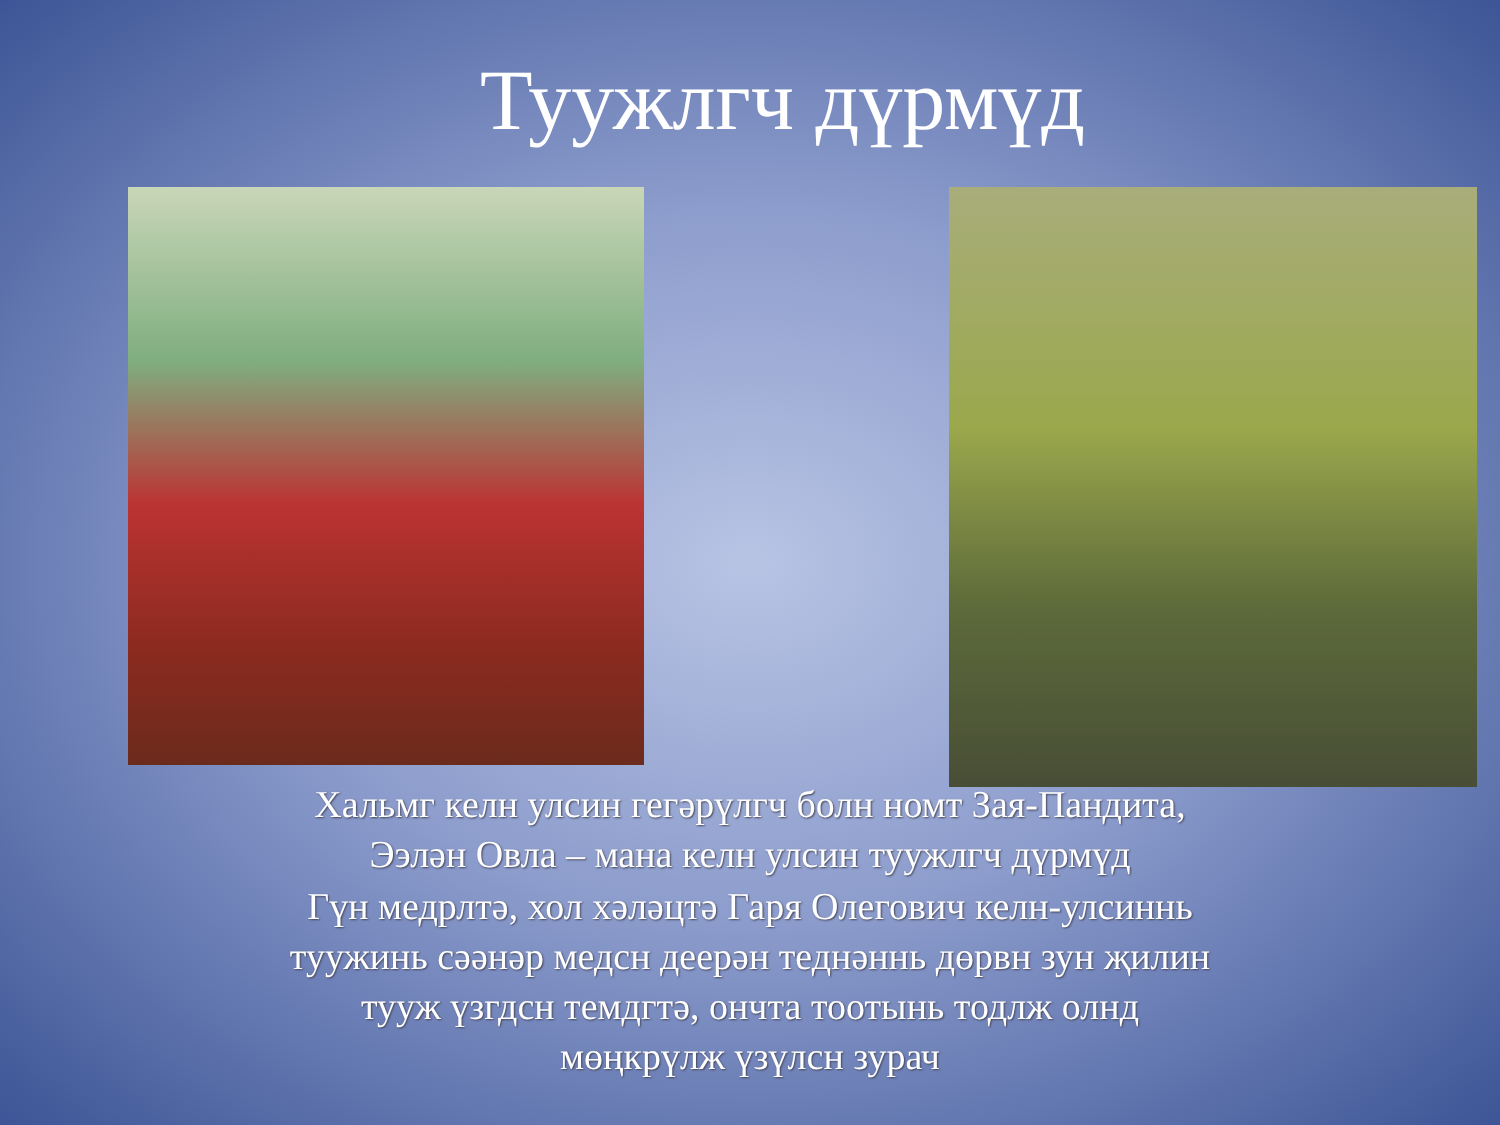Туужлгч дүрмүд
Хальмг келн улсин гегәрүлгч болн номт Зая-Пандита,
Ээлән Овла – мана келн улсин туужлгч дүрмүд
Гүн медрлтә, хол хәләцтә Гаря Олегович келн-улсиннь
туужинь сәәнәр медсн деерән теднәннь дөрвн зун җилин
тууж үзгдсн темдгтә, ончта тоотынь тодлж олнд
мөңкрүлж үзүлсн зурач